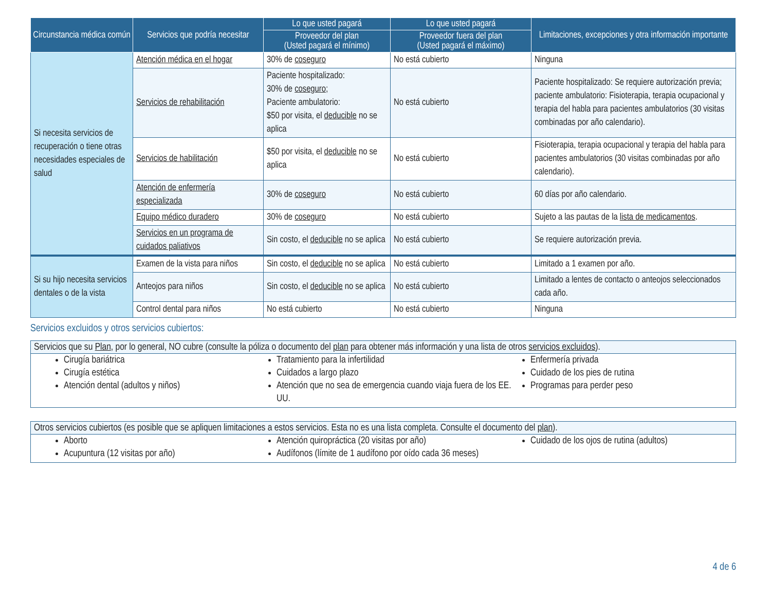| Circunstancia médica común | Servicios que podría necesitar | Lo que usted pagará | Lo que usted pagará | Limitaciones, excepciones y otra información importante |
| --- | --- | --- | --- | --- |
| | | Proveedor del plan (Usted pagará el mínimo) | Proveedor fuera del plan (Usted pagará el máximo) | |
| Si necesita servicios de recuperación o tiene otras necesidades especiales de salud | Atención médica en el hogar | 30% de coseguro | No está cubierto | Ninguna |
| | Servicios de rehabilitación | Paciente hospitalizado: 30% de coseguro ; Paciente ambulatorio: $50 por visita, el deducible no se aplica | No está cubierto | Paciente hospitalizado: Se requiere autorización previa; paciente ambulatorio: Fisioterapia, terapia ocupacional y terapia del habla para pacientes ambulatorios (30 visitas combinadas por año calendario). |
| | Servicios de habilitación | $50 por visita, el deducible no se aplica | No está cubierto | Fisioterapia, terapia ocupacional y terapia del habla para pacientes ambulatorios (30 visitas combinadas por año calendario). |
| | Atención de enfermería especializada | 30% de coseguro | No está cubierto | 60 días por año calendario. |
| | Equipo médico duradero | 30% de coseguro | No está cubierto | Sujeto a las pautas de la lista de medicamentos . |
| | Servicios en un programa de cuidados paliativos | Sin costo, el deducible no se aplica | No está cubierto | Se requiere autorización previa. |
| Si su hijo necesita servicios dentales o de la vista | Examen de la vista para niños | Sin costo, el deducible no se aplica | No está cubierto | Limitado a 1 examen por año. |
| | Anteojos para niños | Sin costo, el deducible no se aplica | No está cubierto | Limitado a lentes de contacto o anteojos seleccionados cada año. |
| | Control dental para niños | No está cubierto | No está cubierto | Ninguna |
Servicios excluidos y otros servicios cubiertos:
Servicios que su Plan, por lo general, NO cubre (consulte la póliza o documento del plan para obtener más información y una lista de otros servicios excluidos).
Cirugía bariátrica
Cirugía estética
Atención dental (adultos y niños)
Tratamiento para la infertilidad
Cuidados a largo plazo
Atención que no sea de emergencia cuando viaja fuera de los EE. UU.
Enfermería privada
Cuidado de los pies de rutina
Programas para perder peso
Otros servicios cubiertos (es posible que se apliquen limitaciones a estos servicios. Esta no es una lista completa. Consulte el documento del plan).
Aborto
Acupuntura (12 visitas por año)
Atención quiropráctica (20 visitas por año)
Audífonos (límite de 1 audífono por oído cada 36 meses)
Cuidado de los ojos de rutina (adultos)
4 de 6